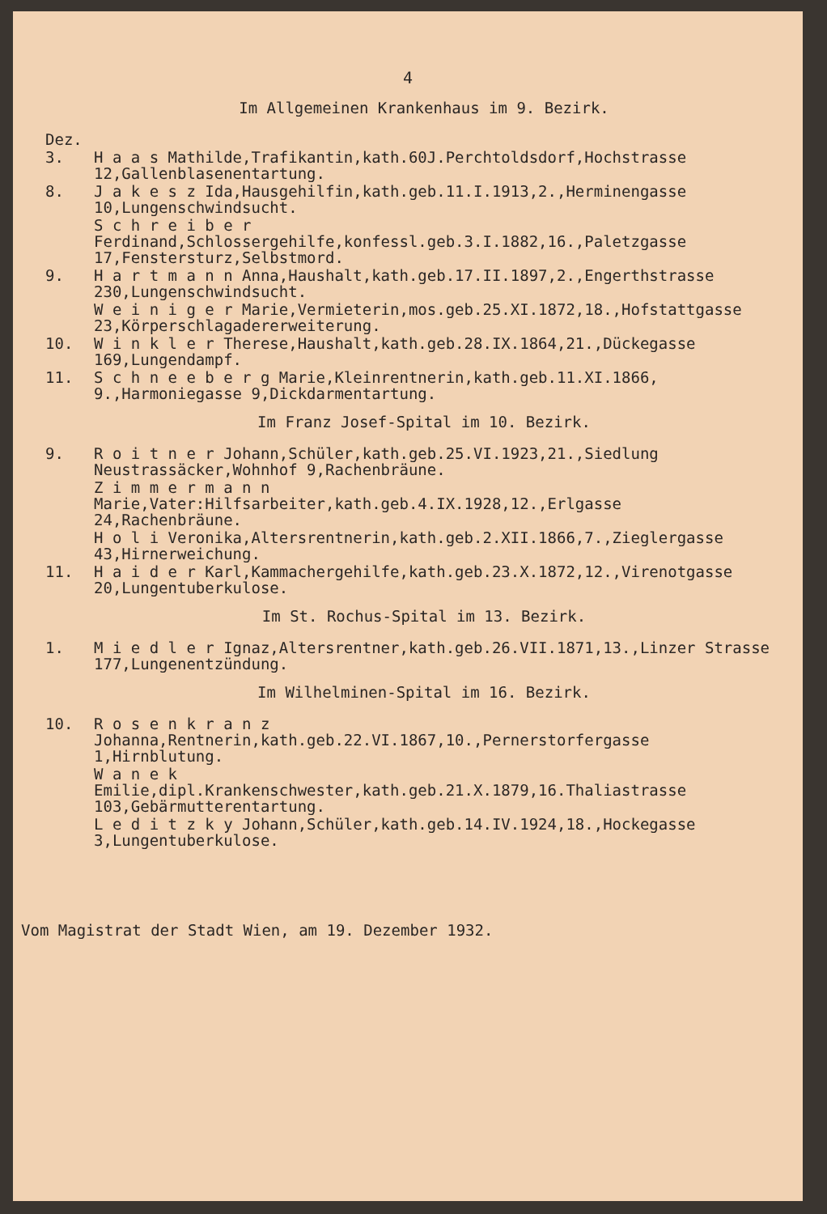4
Im Allgemeinen Krankenhaus im 9. Bezirk.
Dez.
3. H a a s Mathilde,Trafikantin,kath.60J.Perchtoldsdorf,Hochstrasse 12,Gallenblasenentartung.
8. J a k e s z Ida,Hausgehilfin,kath.geb.11.I.1913,2.,Herminengasse 10,Lungenschwindsucht.
S c h r e i b e r Ferdinand,Schlossergehilfe,konfessl.geb.3.I.1882,16.,Paletzgasse 17,Fenstersturz,Selbstmord.
9. H a r t m a n n Anna,Haushalt,kath.geb.17.II.1897,2.,Engerthstrasse 230,Lungenschwindsucht.
W e i n i g e r Marie,Vermieterin,mos.geb.25.XI.1872,18.,Hofstattgasse 23,Körperschlagadererweiterung.
10. W i n k l e r Therese,Haushalt,kath.geb.28.IX.1864,21.,Dückegasse 169,Lungendampf.
11. S c h n e e b e r g Marie,Kleinrentnerin,kath.geb.11.XI.1866, 9.,Harmoniegasse 9,Dickdarmentartung.
Im Franz Josef-Spital im 10. Bezirk.
9. R o i t n e r Johann,Schüler,kath.geb.25.VI.1923,21.,Siedlung Neustrassäcker,Wohnhof 9,Rachenbräune.
Z i m m e r m a n n Marie,Vater:Hilfsarbeiter,kath.geb.4.IX.1928,12.,Erlgasse 24,Rachenbräune.
H o l i Veronika,Altersrentnerin,kath.geb.2.XII.1866,7.,Zieglergasse 43,Hirnerweichung.
11. H a i d e r Karl,Kammachergehilfe,kath.geb.23.X.1872,12.,Virenotgasse 20,Lungentuberkulose.
Im St. Rochus-Spital im 13. Bezirk.
1. M i e d l e r Ignaz,Altersrentner,kath.geb.26.VII.1871,13.,Linzer Strasse 177,Lungenentzündung.
Im Wilhelminen-Spital im 16. Bezirk.
10. R o s e n k r a n z Johanna,Rentnerin,kath.geb.22.VI.1867,10.,Pernerstorfergasse 1,Hirnblutung.
W a n e k Emilie,dipl.Krankenschwester,kath.geb.21.X.1879,16.Thaliastrasse 103,Gebärmutterentartung.
L e d i t z k y Johann,Schüler,kath.geb.14.IV.1924,18.,Hockegasse 3,Lungentuberkulose.
Vom Magistrat der Stadt Wien, am 19. Dezember 1932.